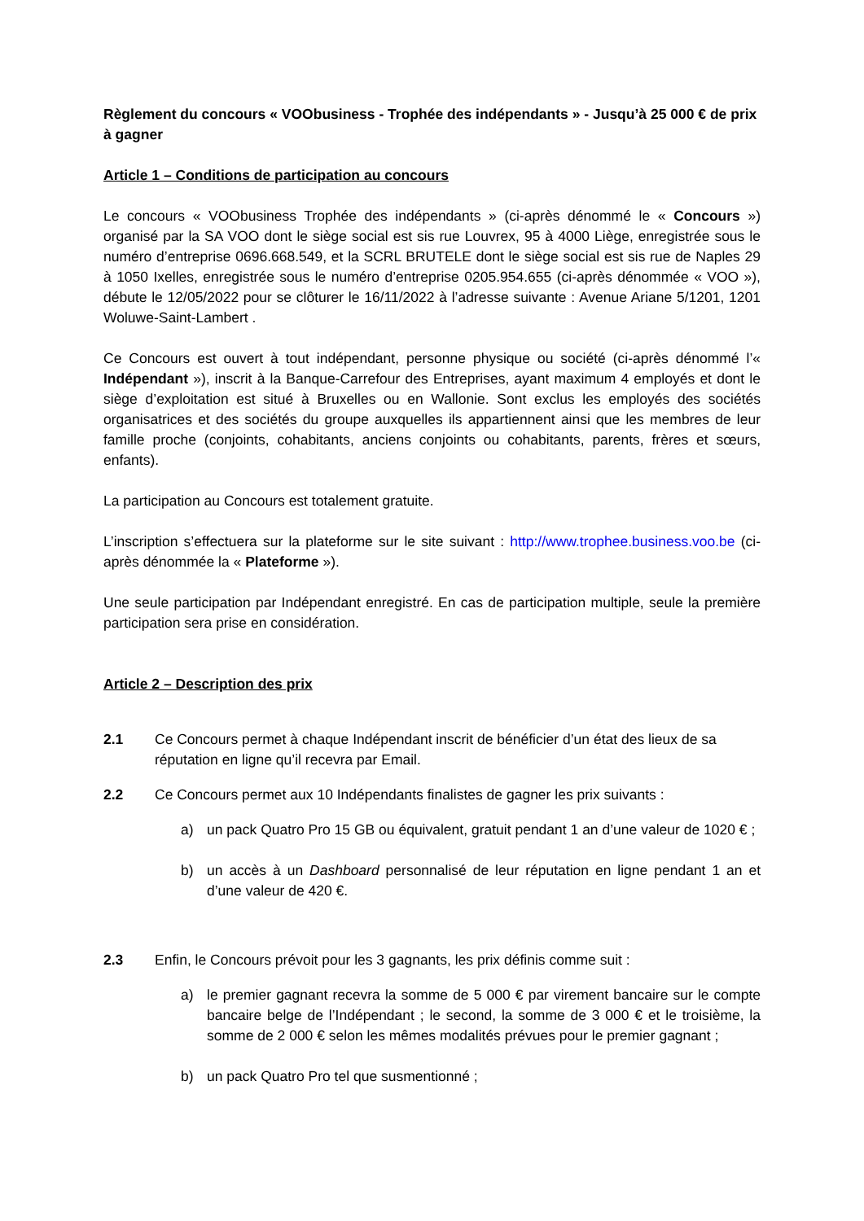Règlement du concours « VOObusiness - Trophée des indépendants » - Jusqu’à 25 000 € de prix à gagner
Article 1 – Conditions de participation au concours
Le concours « VOObusiness Trophée des indépendants » (ci-après dénommé le « Concours ») organisé par la SA VOO dont le siège social est sis rue Louvrex, 95 à 4000 Liège, enregistrée sous le numéro d’entreprise 0696.668.549, et la SCRL BRUTELE dont le siège social est sis rue de Naples 29 à 1050 Ixelles, enregistrée sous le numéro d’entreprise 0205.954.655 (ci-après dénommée « VOO »), débute le 12/05/2022 pour se clôturer le 16/11/2022 à l’adresse suivante : Avenue Ariane 5/1201, 1201 Woluwe-Saint-Lambert .
Ce Concours est ouvert à tout indépendant, personne physique ou société (ci-après dénommé l’« Indépendant »), inscrit à la Banque-Carrefour des Entreprises, ayant maximum 4 employés et dont le siège d’exploitation est situé à Bruxelles ou en Wallonie. Sont exclus les employés des sociétés organisatrices et des sociétés du groupe auxquelles ils appartiennent ainsi que les membres de leur famille proche (conjoints, cohabitants, anciens conjoints ou cohabitants, parents, frères et sœurs, enfants).
La participation au Concours est totalement gratuite.
L’inscription s’effectuera sur la plateforme sur le site suivant : http://www.trophee.business.voo.be (ci-après dénommée la « Plateforme »).
Une seule participation par Indépendant enregistré. En cas de participation multiple, seule la première participation sera prise en considération.
Article 2 – Description des prix
2.1 Ce Concours permet à chaque Indépendant inscrit de bénéficier d’un état des lieux de sa réputation en ligne qu’il recevra par Email.
2.2 Ce Concours permet aux 10 Indépendants finalistes de gagner les prix suivants :
a) un pack Quatro Pro 15 GB ou équivalent, gratuit pendant 1 an d’une valeur de 1020 € ;
b) un accès à un Dashboard personnalisé de leur réputation en ligne pendant 1 an et d’une valeur de 420 €.
2.3 Enfin, le Concours prévoit pour les 3 gagnants, les prix définis comme suit :
a) le premier gagnant recevra la somme de 5 000 € par virement bancaire sur le compte bancaire belge de l’Indépendant ; le second, la somme de 3 000 € et le troisième, la somme de 2 000 € selon les mêmes modalités prévues pour le premier gagnant ;
b) un pack Quatro Pro tel que susmentionné ;